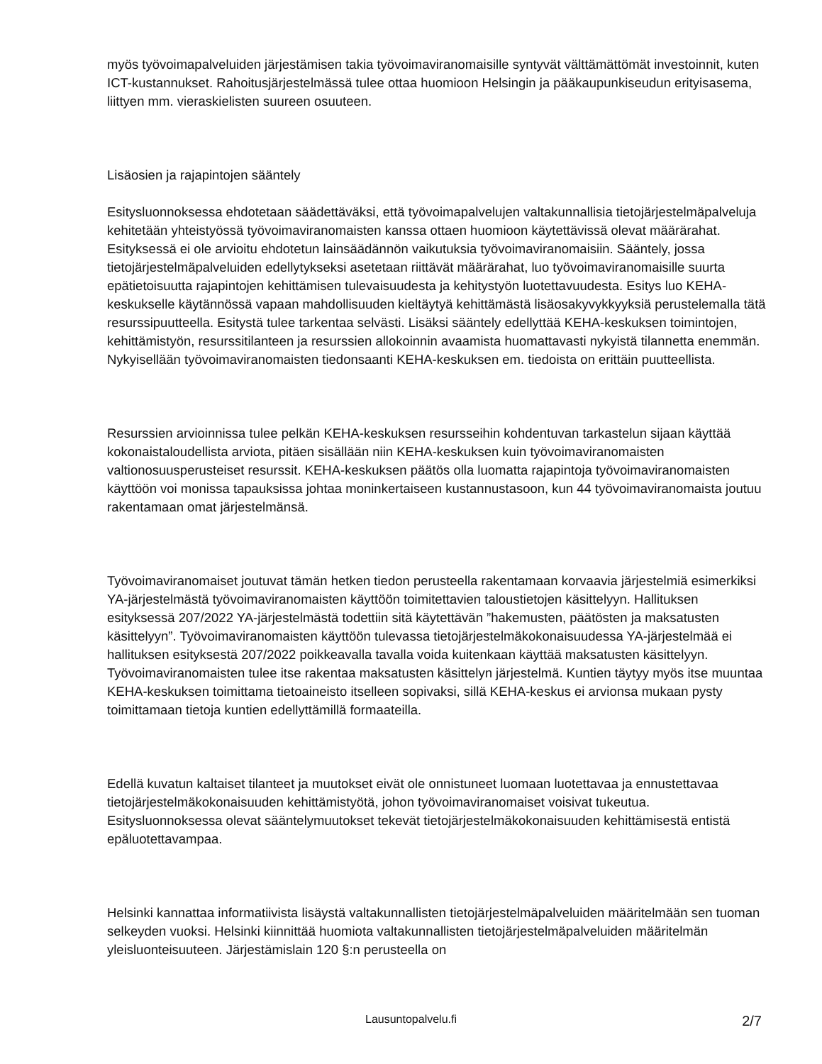myös työvoimapalveluiden järjestämisen takia työvoimaviranomaisille syntyvät välttämättömät investoinnit, kuten ICT-kustannukset. Rahoitusjärjestelmässä tulee ottaa huomioon Helsingin ja pääkaupunkiseudun erityisasema, liittyen mm. vieraskielisten suureen osuuteen.
Lisäosien ja rajapintojen sääntely
Esitysluonnoksessa ehdotetaan säädettäväksi, että työvoimapalvelujen valtakunnallisia tietojärjestelmäpalveluja kehitetään yhteistyössä työvoimaviranomaisten kanssa ottaen huomioon käytettävissä olevat määrärahat. Esityksessä ei ole arvioitu ehdotetun lainsäädännön vaikutuksia työvoimaviranomaisiin. Sääntely, jossa tietojärjestelmäpalveluiden edellytykseksi asetetaan riittävät määrärahat, luo työvoimaviranomaisille suurta epätietoisuutta rajapintojen kehittämisen tulevaisuudesta ja kehitystyön luotettavuudesta. Esitys luo KEHA-keskukselle käytännössä vapaan mahdollisuuden kieltäytyä kehittämästä lisäosakyvykkyyksiä perustelemalla tätä resurssipuutteella. Esitystä tulee tarkentaa selvästi. Lisäksi sääntely edellyttää KEHA-keskuksen toimintojen, kehittämistyön, resurssitilanteen ja resurssien allokoinnin avaamista huomattavasti nykyistä tilannetta enemmän. Nykyisellään työvoimaviranomaisten tiedonsaanti KEHA-keskuksen em. tiedoista on erittäin puutteellista.
Resurssien arvioinnissa tulee pelkän KEHA-keskuksen resursseihin kohdentuvan tarkastelun sijaan käyttää kokonaistaloudellista arviota, pitäen sisällään niin KEHA-keskuksen kuin työvoimaviranomaisten valtionosuusperusteiset resurssit. KEHA-keskuksen päätös olla luomatta rajapintoja työvoimaviranomaisten käyttöön voi monissa tapauksissa johtaa moninkertaiseen kustannustasoon, kun 44 työvoimaviranomaista joutuu rakentamaan omat järjestelmänsä.
Työvoimaviranomaiset joutuvat tämän hetken tiedon perusteella rakentamaan korvaavia järjestelmiä esimerkiksi YA-järjestelmästä työvoimaviranomaisten käyttöön toimitettavien taloustietojen käsittelyyn. Hallituksen esityksessä 207/2022 YA-järjestelmästä todettiin sitä käytettävän ”hakemusten, päätösten ja maksatusten käsittelyyn”. Työvoimaviranomaisten käyttöön tulevassa tietojärjestelmäkokonaisuudessa YA-järjestelmää ei hallituksen esityksestä 207/2022 poikkeavalla tavalla voida kuitenkaan käyttää maksatusten käsittelyyn. Työvoimaviranomaisten tulee itse rakentaa maksatusten käsittelyn järjestelmä. Kuntien täytyy myös itse muuntaa KEHA-keskuksen toimittama tietoaineisto itselleen sopivaksi, sillä KEHA-keskus ei arvionsa mukaan pysty toimittamaan tietoja kuntien edellyttämillä formaateilla.
Edellä kuvatun kaltaiset tilanteet ja muutokset eivät ole onnistuneet luomaan luotettavaa ja ennustettavaa tietojärjestelmäkokonaisuuden kehittämistyötä, johon työvoimaviranomaiset voisivat tukeutua. Esitysluonnoksessa olevat sääntelymuutokset tekevät tietojärjestelmäkokonaisuuden kehittämisestä entistä epäluotettavampaa.
Helsinki kannattaa informatiivista lisäystä valtakunnallisten tietojärjestelmäpalveluiden määritelmään sen tuoman selkeyden vuoksi. Helsinki kiinnittää huomiota valtakunnallisten tietojärjestelmäpalveluiden määritelmän yleisluonteisuuteen. Järjestämislain 120 §:n perusteella on
Lausuntopalvelu.fi 2/7